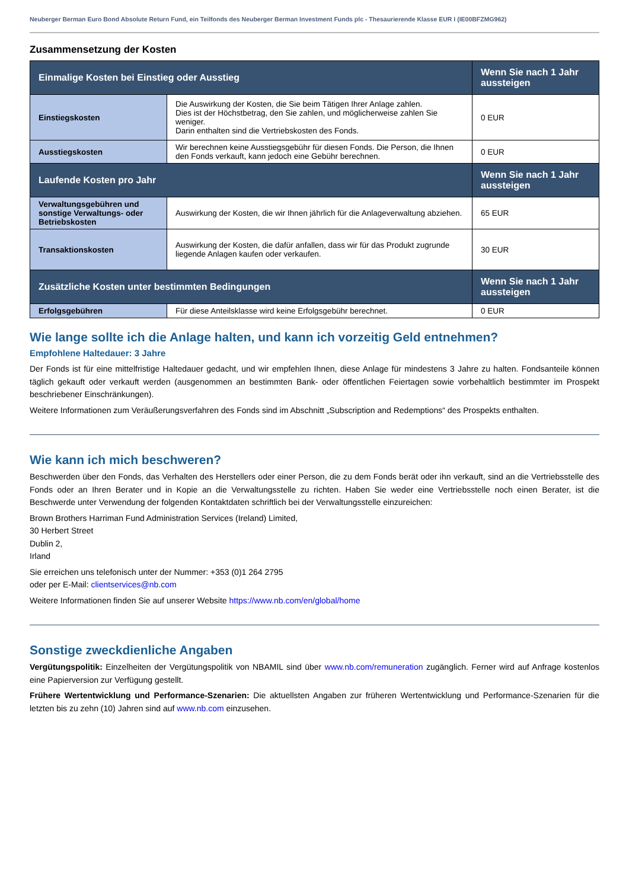Neuberger Berman Euro Bond Absolute Return Fund, ein Teilfonds des Neuberger Berman Investment Funds plc - Thesaurierende Klasse EUR I (IE00BFZMG962)
Zusammensetzung der Kosten
| Einmalige Kosten bei Einstieg oder Ausstieg | | Wenn Sie nach 1 Jahr aussteigen |
| --- | --- | --- |
| Einstiegskosten | Die Auswirkung der Kosten, die Sie beim Tätigen Ihrer Anlage zahlen. Dies ist der Höchstbetrag, den Sie zahlen, und möglicherweise zahlen Sie weniger. Darin enthalten sind die Vertriebskosten des Fonds. | 0 EUR |
| Ausstiegskosten | Wir berechnen keine Ausstiegsgebühr für diesen Fonds. Die Person, die Ihnen den Fonds verkauft, kann jedoch eine Gebühr berechnen. | 0 EUR |
| Laufende Kosten pro Jahr | | Wenn Sie nach 1 Jahr aussteigen |
| Verwaltungsgebühren und sonstige Verwaltungs- oder Betriebskosten | Auswirkung der Kosten, die wir Ihnen jährlich für die Anlageverwaltung abziehen. | 65 EUR |
| Transaktionskosten | Auswirkung der Kosten, die dafür anfallen, dass wir für das Produkt zugrunde liegende Anlagen kaufen oder verkaufen. | 30 EUR |
| Zusätzliche Kosten unter bestimmten Bedingungen | | Wenn Sie nach 1 Jahr aussteigen |
| Erfolgsgebühren | Für diese Anteilsklasse wird keine Erfolgsgebühr berechnet. | 0 EUR |
Wie lange sollte ich die Anlage halten, und kann ich vorzeitig Geld entnehmen?
Empfohlene Haltedauer: 3 Jahre
Der Fonds ist für eine mittelfristige Haltedauer gedacht, und wir empfehlen Ihnen, diese Anlage für mindestens 3 Jahre zu halten. Fondsanteile können täglich gekauft oder verkauft werden (ausgenommen an bestimmten Bank- oder öffentlichen Feiertagen sowie vorbehaltlich bestimmter im Prospekt beschriebener Einschränkungen).
Weitere Informationen zum Veräußerungsverfahren des Fonds sind im Abschnitt „Subscription and Redemptions“ des Prospekts enthalten.
Wie kann ich mich beschweren?
Beschwerden über den Fonds, das Verhalten des Herstellers oder einer Person, die zu dem Fonds berät oder ihn verkauft, sind an die Vertriebsstelle des Fonds oder an Ihren Berater und in Kopie an die Verwaltungsstelle zu richten. Haben Sie weder eine Vertriebsstelle noch einen Berater, ist die Beschwerde unter Verwendung der folgenden Kontaktdaten schriftlich bei der Verwaltungsstelle einzureichen:
Brown Brothers Harriman Fund Administration Services (Ireland) Limited,
30 Herbert Street
Dublin 2,
Irland
Sie erreichen uns telefonisch unter der Nummer: +353 (0)1 264 2795
oder per E-Mail: clientservices@nb.com
Weitere Informationen finden Sie auf unserer Website https://www.nb.com/en/global/home
Sonstige zweckdienliche Angaben
Vergütungspolitik: Einzelheiten der Vergütungspolitik von NBAMIL sind über www.nb.com/remuneration zugänglich. Ferner wird auf Anfrage kostenlos eine Papierversion zur Verfügung gestellt.
Frühere Wertentwicklung und Performance-Szenarien: Die aktuellsten Angaben zur früheren Wertentwicklung und Performance-Szenarien für die letzten bis zu zehn (10) Jahren sind auf www.nb.com einzusehen.